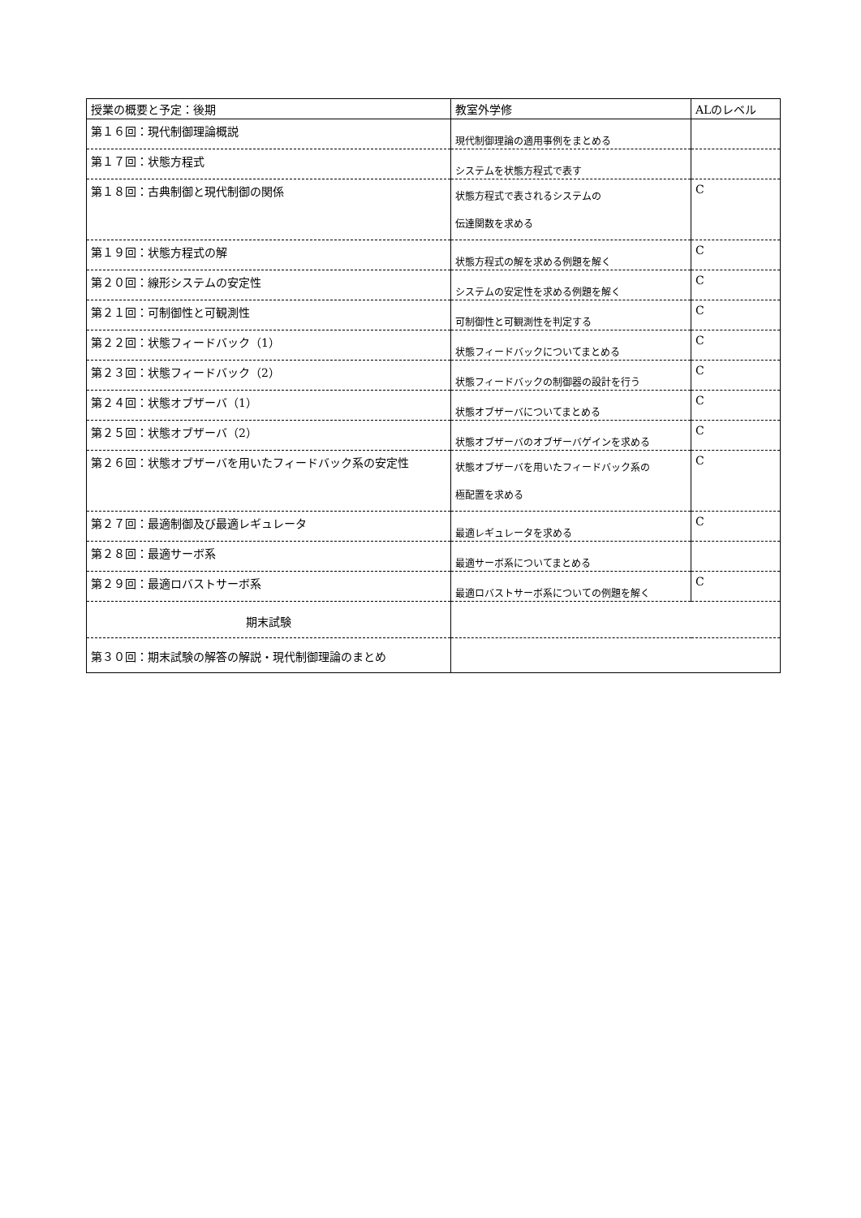| 授業の概要と予定：後期 | 教室外学修 | ALのレベル |
| --- | --- | --- |
| 第１６回：現代制御理論概説 | 現代制御理論の適用事例をまとめる | |
| 第１７回：状態方程式 | システムを状態方程式で表す | |
| 第１８回：古典制御と現代制御の関係 | 状態方程式で表されるシステムの 伝達関数を求める | C |
| 第１９回：状態方程式の解 | 状態方程式の解を求める例題を解く | C |
| 第２０回：線形システムの安定性 | システムの安定性を求める例題を解く | C |
| 第２１回：可制御性と可観測性 | 可制御性と可観測性を判定する | C |
| 第２２回：状態フィードバック（1） | 状態フィードバックについてまとめる | C |
| 第２３回：状態フィードバック（2） | 状態フィードバックの制御器の設計を行う | C |
| 第２４回：状態オブザーバ（1） | 状態オブザーバについてまとめる | C |
| 第２５回：状態オブザーバ（2） | 状態オブザーバのオブザーバゲインを求める | C |
| 第２６回：状態オブザーバを用いたフィードバック系の安定性 | 状態オブザーバを用いたフィードバック系の 極配置を求める | C |
| 第２７回：最適制御及び最適レギュレータ | 最適レギュレータを求める | C |
| 第２８回：最適サーボ系 | 最適サーボ系についてまとめる | |
| 第２９回：最適ロバストサーボ系 | 最適ロバストサーボ系についての例題を解く | C |
| 期末試験 | | |
| 第３０回：期末試験の解答の解説・現代制御理論のまとめ | | |